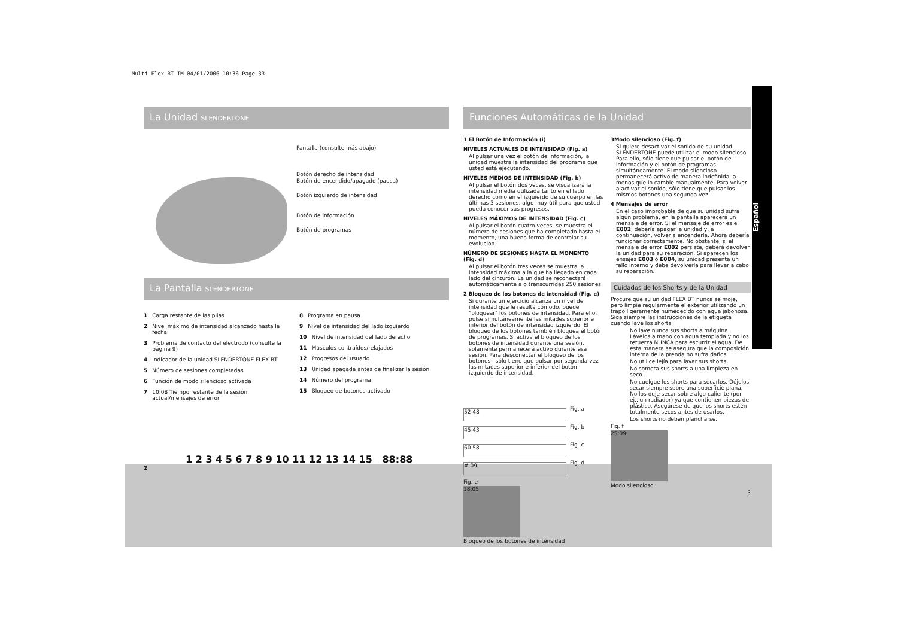Multi Flex BT IM 04/01/2006 10:36 Page 33
Español
La Unidad SLENDERTONE
Pantalla (consulte más abajo)
Botón derecho de intensidad
Botón de encendido/apagado (pausa)
Botón izquierdo de intensidad
Botón de información
Botón de programas
La Pantalla SLENDERTONE
1 Carga restante de las pilas
2 Nivel máximo de intensidad alcanzado hasta la fecha
3 Problema de contacto del electrodo (consulte la página 9)
4 Indicador de la unidad SLENDERTONE FLEX BT
5 Número de sesiones completadas
6 Función de modo silencioso activada
7 10:08 Tiempo restante de la sesión actual/mensajes de error
8 Programa en pausa
9 Nivel de intensidad del lado izquierdo
10 Nivel de intensidad del lado derecho
11 Músculos contraídos/relajados
12 Progresos del usuario
13 Unidad apagada antes de finalizar la sesión
14 Número del programa
15 Bloqueo de botones activado
1 2 3 4 5 6 7 8 9 10 11 12 13 14 15 88:88
2
Funciones Automáticas de la Unidad
1 El Botón de Información (i)
NIVELES ACTUALES DE INTENSIDAD (Fig. a)
Al pulsar una vez el botón de información, la unidad muestra la intensidad del programa que usted está ejecutando.
NIVELES MEDIOS DE INTENSIDAD (Fig. b)
Al pulsar el botón dos veces, se visualizará la intensidad media utilizada tanto en el lado derecho como en el izquierdo de su cuerpo en las últimas 3 sesiones, algo muy útil para que usted pueda conocer sus progresos.
NIVELES MÁXIMOS DE INTENSIDAD (Fig. c)
Al pulsar el botón cuatro veces, se muestra el número de sesiones que ha completado hasta el momento, una buena forma de controlar su evolución.
NÚMERO DE SESIONES HASTA EL MOMENTO (Fig. d)
Al pulsar el botón tres veces se muestra la intensidad máxima a la que ha llegado en cada lado del cinturón. La unidad se reconectará automáticamente a o transcurridas 250 sesiones.
2 Bloqueo de los botones de intensidad (Fig. e)
Si durante un ejercicio alcanza un nivel de intensidad que le resulta cómodo, puede "bloquear" los botones de intensidad. Para ello, pulse simultáneamente las mitades superior e inferior del botón de intensidad izquierdo. El bloqueo de los botones también bloquea el botón de programas. Si activa el bloqueo de los botones de intensidad durante una sesión, solamente permanecerá activo durante esa sesión. Para desconectar el bloqueo de los botones , sólo tiene que pulsar por segunda vez las mitades superior e inferior del botón izquierdo de intensidad.
52 48
Fig. a
45 43
Fig. b
60 58
Fig. c
# 09
Fig. d
Fig. e
18:05
Bloqueo de los botones de intensidad
3Modo silencioso (Fig. f)
Si quiere desactivar el sonido de su unidad SLENDERTONE puede utilizar el modo silencioso. Para ello, sólo tiene que pulsar el botón de información y el botón de programas simultáneamente. El modo silencioso permanecerá activo de manera indefinida, a menos que lo cambie manualmente. Para volver a activar el sonido, sólo tiene que pulsar los mismos botones una segunda vez.
4 Mensajes de error
En el caso improbable de que su unidad sufra algún problema, en la pantalla aparecerá un mensaje de error. Si el mensaje de error es el E002, debería apagar la unidad y, a continuación, volver a encenderla. Ahora debería funcionar correctamente. No obstante, si el mensaje de error E002 persiste, deberá devolver la unidad para su reparación. Si aparecen los ensajes E003 ó E004, su unidad presenta un fallo interno y debe devolverla para llevar a cabo su reparación.
Cuidados de los Shorts y de la Unidad
Procure que su unidad FLEX BT nunca se moje, pero limpie regularmente el exterior utilizando un trapo ligeramente humedecido con agua jabonosa. Siga siempre las instrucciones de la etiqueta cuando lave los shorts.
No lave nunca sus shorts a máquina. Lávelos a mano con agua templada y no los retuerza NUNCA para escurrir el agua. De esta manera se asegura que la composición interna de la prenda no sufra daños.
No utilice lejía para lavar sus shorts.
No someta sus shorts a una limpieza en seco.
No cuelgue los shorts para secarlos. Déjelos secar siempre sobre una superficie plana. No los deje secar sobre algo caliente (por ej., un radiador) ya que contienen piezas de plástico. Asegúrese de que los shorts estén totalmente secos antes de usarlos.
Los shorts no deben plancharse.
Fig. f
25:09
Modo silencioso
3